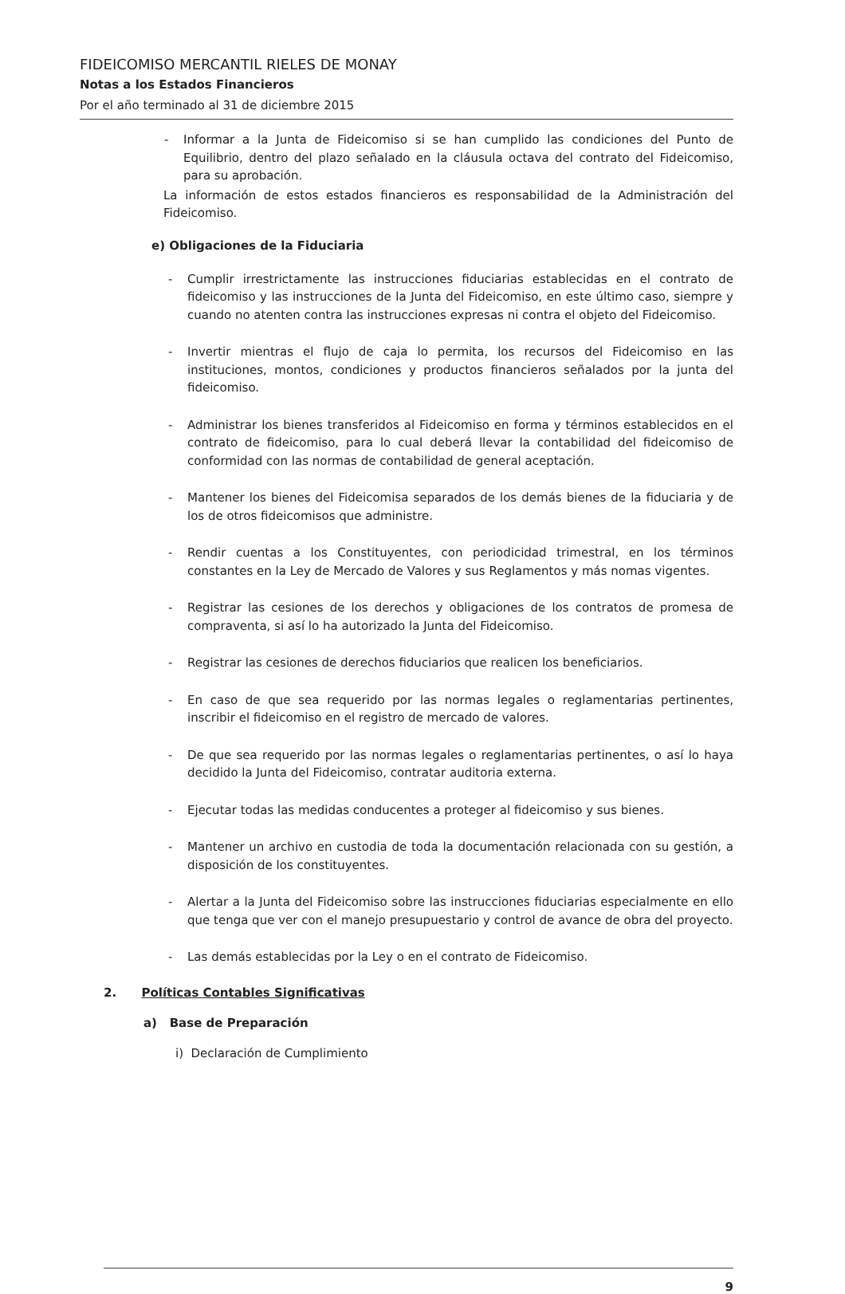FIDEICOMISO MERCANTIL RIELES DE MONAY
Notas a los Estados Financieros
Por el año terminado al 31 de diciembre 2015
- Informar a la Junta de Fideicomiso si se han cumplido las condiciones del Punto de Equilibrio, dentro del plazo señalado en la cláusula octava del contrato del Fideicomiso, para su aprobación.
La información de estos estados financieros es responsabilidad de la Administración del Fideicomiso.
e) Obligaciones de la Fiduciaria
- Cumplir irrestrictamente las instrucciones fiduciarias establecidas en el contrato de fideicomiso y las instrucciones de la Junta del Fideicomiso, en este último caso, siempre y cuando no atenten contra las instrucciones expresas ni contra el objeto del Fideicomiso.
- Invertir mientras el flujo de caja lo permita, los recursos del Fideicomiso en las instituciones, montos, condiciones y productos financieros señalados por la junta del fideicomiso.
- Administrar los bienes transferidos al Fideicomiso en forma y términos establecidos en el contrato de fideicomiso, para lo cual deberá llevar la contabilidad del fideicomiso de conformidad con las normas de contabilidad de general aceptación.
- Mantener los bienes del Fideicomisa separados de los demás bienes de la fiduciaria y de los de otros fideicomisos que administre.
- Rendir cuentas a los Constituyentes, con periodicidad trimestral, en los términos constantes en la Ley de Mercado de Valores y sus Reglamentos y más nomas vigentes.
- Registrar las cesiones de los derechos y obligaciones de los contratos de promesa de compraventa, si así lo ha autorizado la Junta del Fideicomiso.
- Registrar las cesiones de derechos fiduciarios que realicen los beneficiarios.
- En caso de que sea requerido por las normas legales o reglamentarias pertinentes, inscribir el fideicomiso en el registro de mercado de valores.
- De que sea requerido por las normas legales o reglamentarias pertinentes, o así lo haya decidido la Junta del Fideicomiso, contratar auditoria externa.
- Ejecutar todas las medidas conducentes a proteger al fideicomiso y sus bienes.
- Mantener un archivo en custodia de toda la documentación relacionada con su gestión, a disposición de los constituyentes.
- Alertar a la Junta del Fideicomiso sobre las instrucciones fiduciarias especialmente en ello que tenga que ver con el manejo presupuestario y control de avance de obra del proyecto.
- Las demás establecidas por la Ley o en el contrato de Fideicomiso.
2. Políticas Contables Significativas
a) Base de Preparación
i) Declaración de Cumplimiento
9